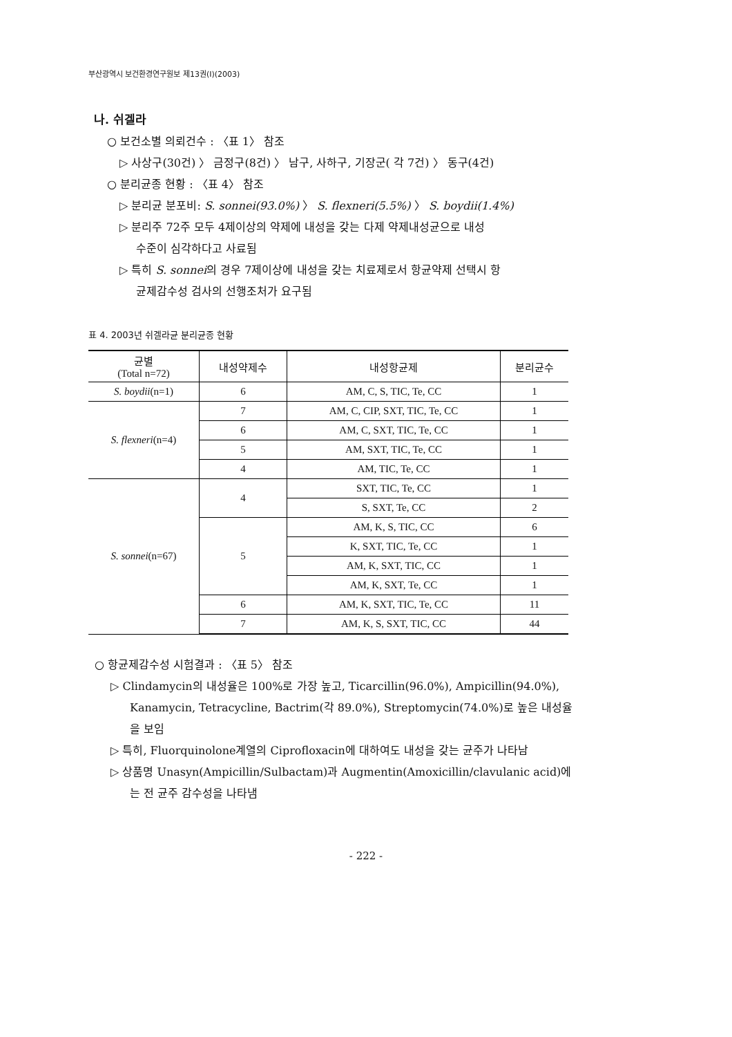부산광역시 보건환경연구원보 제13권(I)(2003)
나. 쉬겔라
○ 보건소별 의뢰건수 : 〈표 1〉 참조
▷ 사상구(30건) 〉 금정구(8건) 〉 남구, 사하구, 기장군( 각 7건) 〉 동구(4건)
○ 분리균종 현황 : 〈표 4〉 참조
▷ 분리균 분포비: S. sonnei(93.0%) 〉 S. flexneri(5.5%) 〉 S. boydii(1.4%)
▷ 분리주 72주 모두 4제이상의 약제에 내성을 갖는 다제 약제내성균으로 내성
수준이 심각하다고 사료됨
▷ 특히 S. sonnei의 경우 7제이상에 내성을 갖는 치료제로서 항균약제 선택시 항
균제감수성 검사의 선행조처가 요구됨
표 4. 2003년 쉬겔라균 분리균종 현황
| 균별 (Total n=72) | 내성약제수 | 내성항균제 | 분리균수 |
| --- | --- | --- | --- |
| S. boydii (n=1) | 6 | AM, C, S, TIC, Te, CC | 1 |
| S. flexneri (n=4) | 7 | AM, C, CIP, SXT, TIC, Te, CC | 1 |
| | 6 | AM, C, SXT, TIC, Te, CC | 1 |
| | 5 | AM, SXT, TIC, Te, CC | 1 |
| | 4 | AM, TIC, Te, CC | 1 |
| S. sonnei (n=67) | 4 | SXT, TIC, Te, CC | 1 |
| | | S, SXT, Te, CC | 2 |
| | 5 | AM, K, S, TIC, CC | 6 |
| | | K, SXT, TIC, Te, CC | 1 |
| | | AM, K, SXT, TIC, CC | 1 |
| | | AM, K, SXT, Te, CC | 1 |
| | 6 | AM, K, SXT, TIC, Te, CC | 11 |
| | 7 | AM, K, S, SXT, TIC, CC | 44 |
○ 항균제감수성 시험결과 : 〈표 5〉 참조
▷ Clindamycin의 내성율은 100%로 가장 높고, Ticarcillin(96.0%), Ampicillin(94.0%), Kanamycin, Tetracycline, Bactrim(각 89.0%), Streptomycin(74.0%)로 높은 내성율을 보임
▷ 특히, Fluorquinolone계열의 Ciprofloxacin에 대하여도 내성을 갖는 균주가 나타남
▷ 상품명 Unasyn(Ampicillin/Sulbactam)과 Augmentin(Amoxicillin/clavulanic acid)에는 전 균주 감수성을 나타냄
- 222 -